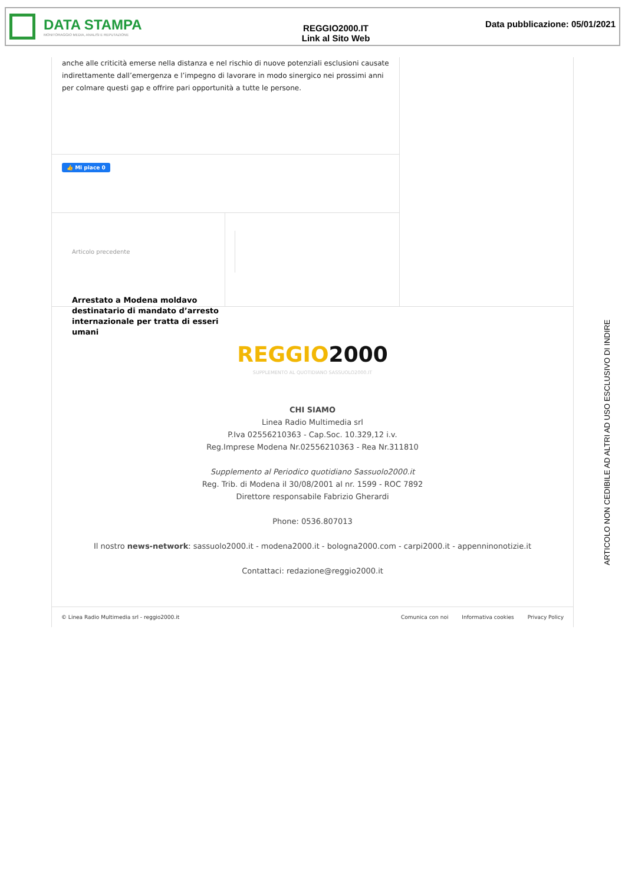DATA STAMPA
MONITORAGGIO MEDIA, ANALISI E REPUTAZIONE
REGGIO2000.IT
Link al Sito Web
Data pubblicazione: 05/01/2021
anche alle criticità emerse nella distanza e nel rischio di nuove potenziali esclusioni causate indirettamente dall’emergenza e l’impegno di lavorare in modo sinergico nei prossimi anni per colmare questi gap e offrire pari opportunità a tutte le persone.
👍 Mi piace 0
Articolo precedente
Arrestato a Modena moldavo destinatario di mandato d’arresto internazionale per tratta di esseri umani
REGGIO2000
SUPPLEMENTO AL QUOTIDIANO SASSUOLO2000.IT
CHI SIAMO
Linea Radio Multimedia srl
P.Iva 02556210363 - Cap.Soc. 10.329,12 i.v.
Reg.Imprese Modena Nr.02556210363 - Rea Nr.311810
Supplemento al Periodico quotidiano Sassuolo2000.it
Reg. Trib. di Modena il 30/08/2001 al nr. 1599 - ROC 7892
Direttore responsabile Fabrizio Gherardi
Phone: 0536.807013
Il nostro news-network: sassuolo2000.it - modena2000.it - bologna2000.com - carpi2000.it - appenninonotizie.it
Contattaci: redazione@reggio2000.it
© Linea Radio Multimedia srl - reggio2000.it
Comunica con noi Informativa cookies Privacy Policy
ARTICOLO NON CEDIBILE AD ALTRI AD USO ESCLUSIVO DI INDIRE